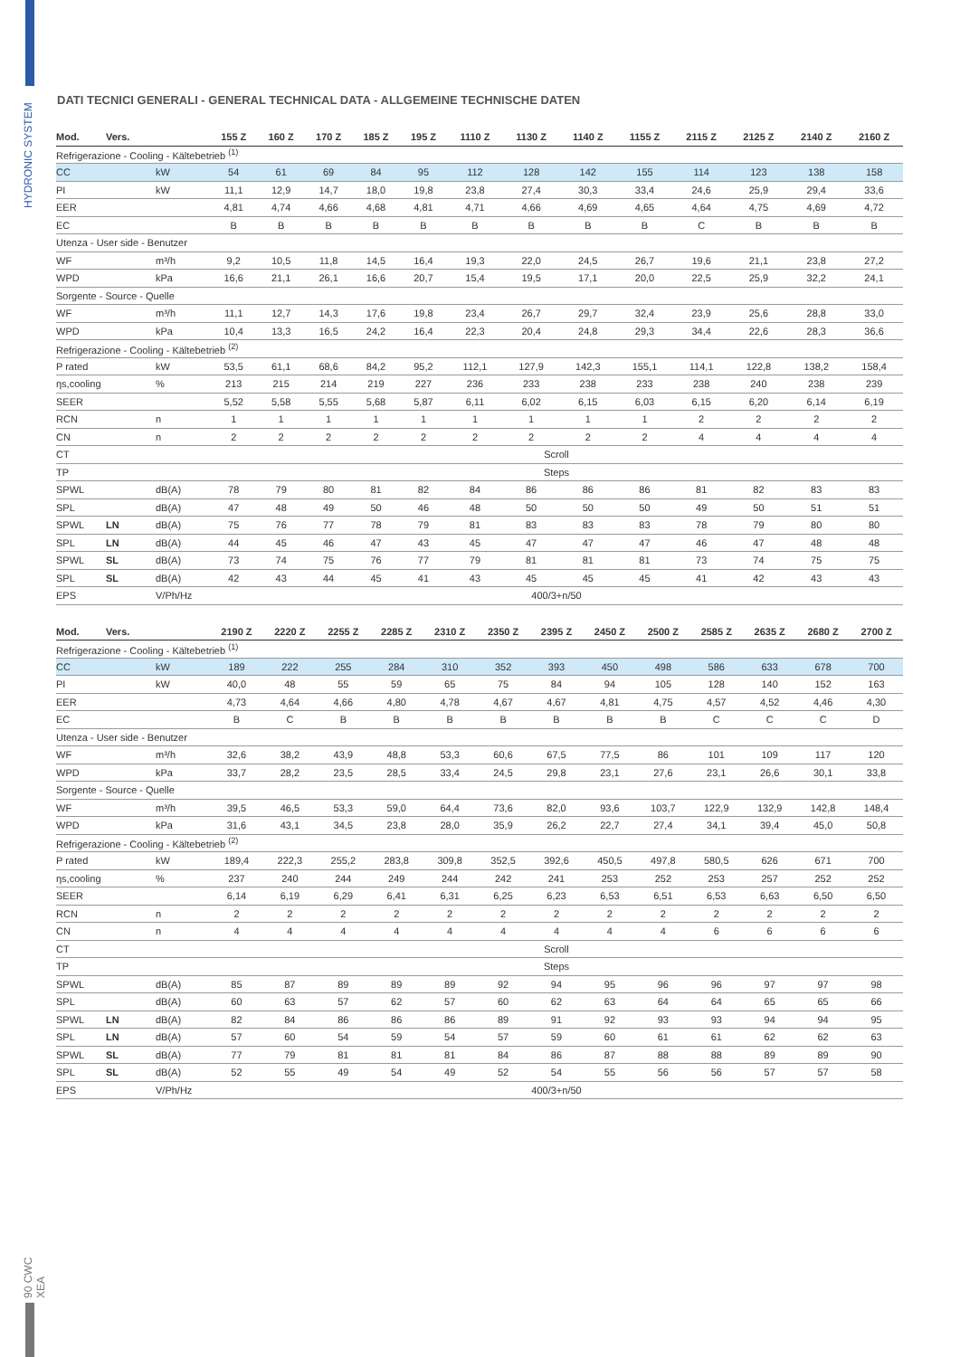HYDRONIC SYSTEM
90 CWC XEA
DATI TECNICI GENERALI - GENERAL TECHNICAL DATA - ALLGEMEINE TECHNISCHE DATEN
| Mod. | Vers. | | 155 Z | 160 Z | 170 Z | 185 Z | 195 Z | 1110 Z | 1130 Z | 1140 Z | 1155 Z | 2115 Z | 2125 Z | 2140 Z | 2160 Z |
| --- | --- | --- | --- | --- | --- | --- | --- | --- | --- | --- | --- | --- | --- | --- | --- |
| Refrigerazione - Cooling - Kältebetrieb <sup>(1)</sup> | | | | | | | | | | | | | | | |
| CC | | kW | 54 | 61 | 69 | 84 | 95 | 112 | 128 | 142 | 155 | 114 | 123 | 138 | 158 |
| PI | | kW | 11,1 | 12,9 | 14,7 | 18,0 | 19,8 | 23,8 | 27,4 | 30,3 | 33,4 | 24,6 | 25,9 | 29,4 | 33,6 |
| EER | | | 4,81 | 4,74 | 4,66 | 4,68 | 4,81 | 4,71 | 4,66 | 4,69 | 4,65 | 4,64 | 4,75 | 4,69 | 4,72 |
| EC | | | B | B | B | B | B | B | B | B | B | C | B | B | B |
| Utenza - User side - Benutzer | | | | | | | | | | | | | | | |
| WF | | m³/h | 9,2 | 10,5 | 11,8 | 14,5 | 16,4 | 19,3 | 22,0 | 24,5 | 26,7 | 19,6 | 21,1 | 23,8 | 27,2 |
| WPD | | kPa | 16,6 | 21,1 | 26,1 | 16,6 | 20,7 | 15,4 | 19,5 | 17,1 | 20,0 | 22,5 | 25,9 | 32,2 | 24,1 |
| Sorgente - Source - Quelle | | | | | | | | | | | | | | | |
| WF | | m³/h | 11,1 | 12,7 | 14,3 | 17,6 | 19,8 | 23,4 | 26,7 | 29,7 | 32,4 | 23,9 | 25,6 | 28,8 | 33,0 |
| WPD | | kPa | 10,4 | 13,3 | 16,5 | 24,2 | 16,4 | 22,3 | 20,4 | 24,8 | 29,3 | 34,4 | 22,6 | 28,3 | 36,6 |
| Refrigerazione - Cooling - Kältebetrieb <sup>(2)</sup> | | | | | | | | | | | | | | | |
| P rated | | kW | 53,5 | 61,1 | 68,6 | 84,2 | 95,2 | 112,1 | 127,9 | 142,3 | 155,1 | 114,1 | 122,8 | 138,2 | 158,4 |
| ηs,cooling | | % | 213 | 215 | 214 | 219 | 227 | 236 | 233 | 238 | 233 | 238 | 240 | 238 | 239 |
| SEER | | | 5,52 | 5,58 | 5,55 | 5,68 | 5,87 | 6,11 | 6,02 | 6,15 | 6,03 | 6,15 | 6,20 | 6,14 | 6,19 |
| RCN | | n | 1 | 1 | 1 | 1 | 1 | 1 | 1 | 1 | 1 | 2 | 2 | 2 | 2 |
| CN | | n | 2 | 2 | 2 | 2 | 2 | 2 | 2 | 2 | 2 | 4 | 4 | 4 | 4 |
| CT | | | Scroll | | | | | | | | | | | | |
| TP | | | Steps | | | | | | | | | | | | |
| SPWL | | dB(A) | 78 | 79 | 80 | 81 | 82 | 84 | 86 | 86 | 86 | 81 | 82 | 83 | 83 |
| SPL | | dB(A) | 47 | 48 | 49 | 50 | 46 | 48 | 50 | 50 | 50 | 49 | 50 | 51 | 51 |
| SPWL | LN | dB(A) | 75 | 76 | 77 | 78 | 79 | 81 | 83 | 83 | 83 | 78 | 79 | 80 | 80 |
| SPL | LN | dB(A) | 44 | 45 | 46 | 47 | 43 | 45 | 47 | 47 | 47 | 46 | 47 | 48 | 48 |
| SPWL | SL | dB(A) | 73 | 74 | 75 | 76 | 77 | 79 | 81 | 81 | 81 | 73 | 74 | 75 | 75 |
| SPL | SL | dB(A) | 42 | 43 | 44 | 45 | 41 | 43 | 45 | 45 | 45 | 41 | 42 | 43 | 43 |
| EPS | | V/Ph/Hz | 400/3+n/50 | | | | | | | | | | | | |
| Mod. | Vers. | | 2190 Z | 2220 Z | 2255 Z | 2285 Z | 2310 Z | 2350 Z | 2395 Z | 2450 Z | 2500 Z | 2585 Z | 2635 Z | 2680 Z | 2700 Z |
| --- | --- | --- | --- | --- | --- | --- | --- | --- | --- | --- | --- | --- | --- | --- | --- |
| Refrigerazione - Cooling - Kältebetrieb <sup>(1)</sup> | | | | | | | | | | | | | | | |
| CC | | kW | 189 | 222 | 255 | 284 | 310 | 352 | 393 | 450 | 498 | 586 | 633 | 678 | 700 |
| PI | | kW | 40,0 | 48 | 55 | 59 | 65 | 75 | 84 | 94 | 105 | 128 | 140 | 152 | 163 |
| EER | | | 4,73 | 4,64 | 4,66 | 4,80 | 4,78 | 4,67 | 4,67 | 4,81 | 4,75 | 4,57 | 4,52 | 4,46 | 4,30 |
| EC | | | B | C | B | B | B | B | B | B | B | C | C | C | D |
| Utenza - User side - Benutzer | | | | | | | | | | | | | | | |
| WF | | m³/h | 32,6 | 38,2 | 43,9 | 48,8 | 53,3 | 60,6 | 67,5 | 77,5 | 86 | 101 | 109 | 117 | 120 |
| WPD | | kPa | 33,7 | 28,2 | 23,5 | 28,5 | 33,4 | 24,5 | 29,8 | 23,1 | 27,6 | 23,1 | 26,6 | 30,1 | 33,8 |
| Sorgente - Source - Quelle | | | | | | | | | | | | | | | |
| WF | | m³/h | 39,5 | 46,5 | 53,3 | 59,0 | 64,4 | 73,6 | 82,0 | 93,6 | 103,7 | 122,9 | 132,9 | 142,8 | 148,4 |
| WPD | | kPa | 31,6 | 43,1 | 34,5 | 23,8 | 28,0 | 35,9 | 26,2 | 22,7 | 27,4 | 34,1 | 39,4 | 45,0 | 50,8 |
| Refrigerazione - Cooling - Kältebetrieb <sup>(2)</sup> | | | | | | | | | | | | | | | |
| P rated | | kW | 189,4 | 222,3 | 255,2 | 283,8 | 309,8 | 352,5 | 392,6 | 450,5 | 497,8 | 580,5 | 626 | 671 | 700 |
| ηs,cooling | | % | 237 | 240 | 244 | 249 | 244 | 242 | 241 | 253 | 252 | 253 | 257 | 252 | 252 |
| SEER | | | 6,14 | 6,19 | 6,29 | 6,41 | 6,31 | 6,25 | 6,23 | 6,53 | 6,51 | 6,53 | 6,63 | 6,50 | 6,50 |
| RCN | | n | 2 | 2 | 2 | 2 | 2 | 2 | 2 | 2 | 2 | 2 | 2 | 2 | 2 |
| CN | | n | 4 | 4 | 4 | 4 | 4 | 4 | 4 | 4 | 4 | 6 | 6 | 6 | 6 |
| CT | | | Scroll | | | | | | | | | | | | |
| TP | | | Steps | | | | | | | | | | | | |
| SPWL | | dB(A) | 85 | 87 | 89 | 89 | 89 | 92 | 94 | 95 | 96 | 96 | 97 | 97 | 98 |
| SPL | | dB(A) | 60 | 63 | 57 | 62 | 57 | 60 | 62 | 63 | 64 | 64 | 65 | 65 | 66 |
| SPWL | LN | dB(A) | 82 | 84 | 86 | 86 | 86 | 89 | 91 | 92 | 93 | 93 | 94 | 94 | 95 |
| SPL | LN | dB(A) | 57 | 60 | 54 | 59 | 54 | 57 | 59 | 60 | 61 | 61 | 62 | 62 | 63 |
| SPWL | SL | dB(A) | 77 | 79 | 81 | 81 | 81 | 84 | 86 | 87 | 88 | 88 | 89 | 89 | 90 |
| SPL | SL | dB(A) | 52 | 55 | 49 | 54 | 49 | 52 | 54 | 55 | 56 | 56 | 57 | 57 | 58 |
| EPS | | V/Ph/Hz | 400/3+n/50 | | | | | | | | | | | | |